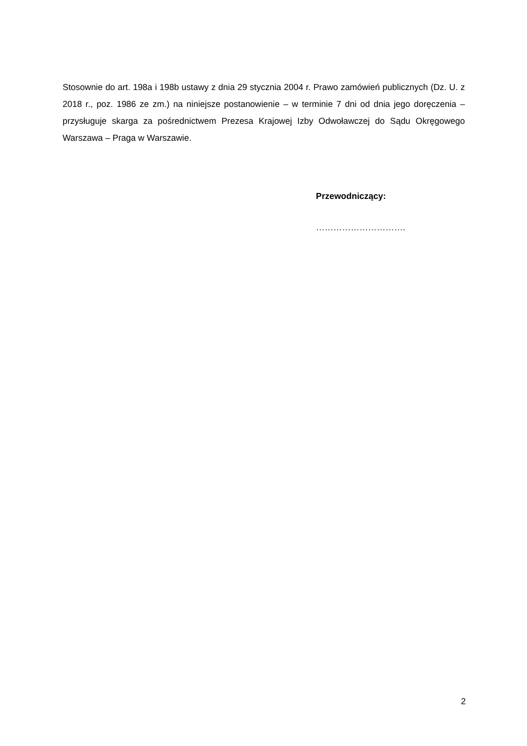Stosownie do art. 198a i 198b ustawy z dnia 29 stycznia 2004 r. Prawo zamówień publicznych (Dz. U. z 2018 r., poz. 1986 ze zm.) na niniejsze postanowienie – w terminie 7 dni od dnia jego doręczenia – przysługuje skarga za pośrednictwem Prezesa Krajowej Izby Odwoławczej do Sądu Okręgowego Warszawa – Praga w Warszawie.
Przewodniczący:
………………………….
2